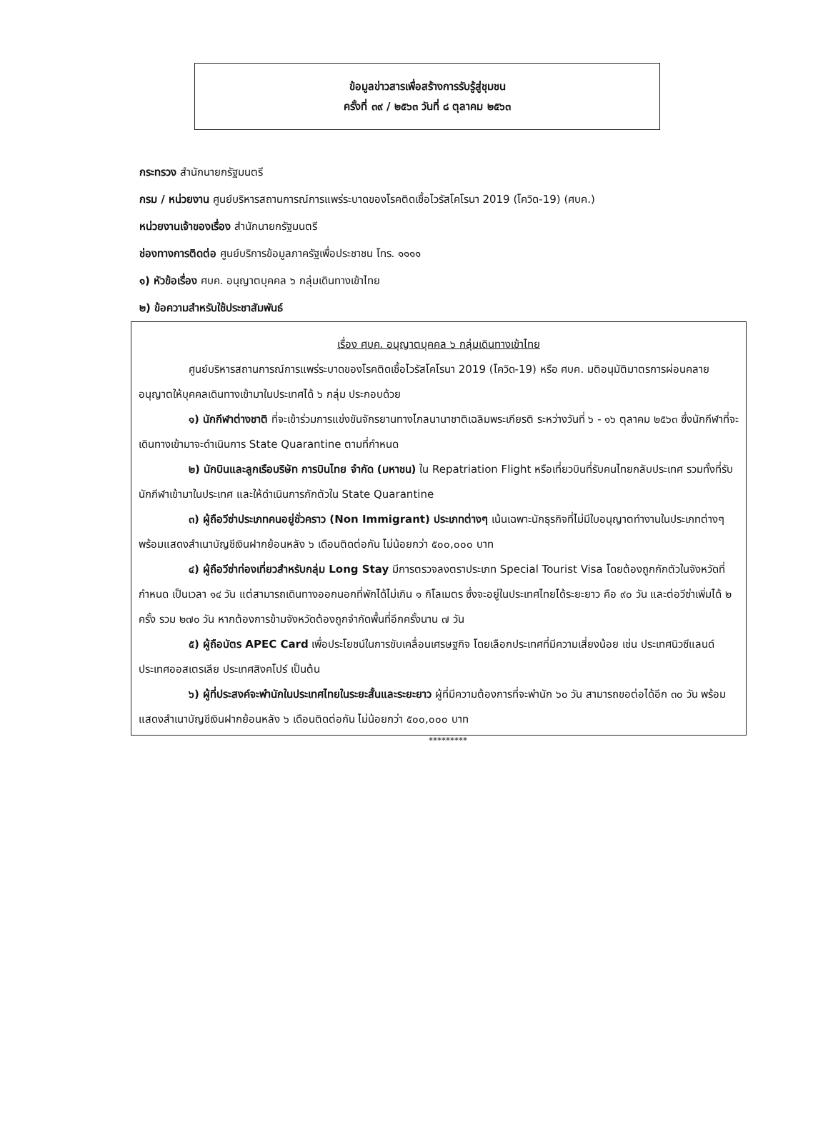ข้อมูลข่าวสารเพื่อสร้างการรับรู้สู่ชุมชน
ครั้งที่ ๓๙ / ๒๕๖๓ วันที่ ๘ ตุลาคม ๒๕๖๓
กระทรวง สำนักนายกรัฐมนตรี
กรม / หน่วยงาน ศูนย์บริหารสถานการณ์การแพร่ระบาดของโรคติดเชื้อไวรัสโคโรนา 2019 (โควิด-19) (ศบค.)
หน่วยงานเจ้าของเรื่อง สำนักนายกรัฐมนตรี
ช่องทางการติดต่อ ศูนย์บริการข้อมูลภาครัฐเพื่อประชาชน โทร. ๑๑๑๑
๑) หัวข้อเรื่อง ศบค. อนุญาตบุคคล ๖ กลุ่มเดินทางเข้าไทย
๒) ข้อความสำหรับใช้ประชาสัมพันธ์
เรื่อง ศบค. อนุญาตบุคคล ๖ กลุ่มเดินทางเข้าไทย
ศูนย์บริหารสถานการณ์การแพร่ระบาดของโรคติดเชื้อไวรัสโคโรนา 2019 (โควิด-19) หรือ ศบค. มติอนุมัติมาตรการผ่อนคลายอนุญาตให้บุคคลเดินทางเข้ามาในประเทศได้ ๖ กลุ่ม ประกอบด้วย
๑) นักกีฬาต่างชาติ ที่จะเข้าร่วมการแข่งขันจักรยานทางไกลนานาชาติเฉลิมพระเกียรติ ระหว่างวันที่ ๖ - ๑๖ ตุลาคม ๒๕๖๓ ซึ่งนักกีฬาที่จะเดินทางเข้ามาจะดำเนินการ State Quarantine ตามที่กำหนด
๒) นักบินและลูกเรือบริษัท การบินไทย จำกัด (มหาชน) ใน Repatriation Flight หรือเที่ยวบินที่รับคนไทยกลับประเทศ รวมทั้งที่รับนักกีฬาเข้ามาในประเทศ และให้ดำเนินการกักตัวใน State Quarantine
๓) ผู้ถือวีซ่าประเภทคนอยู่ชั่วคราว (Non Immigrant) ประเภทต่างๆ เน้นเฉพาะนักธุรกิจที่ไม่มีใบอนุญาตทำงานในประเภทต่างๆ พร้อมแสดงสำเนาบัญชีเงินฝากย้อนหลัง ๖ เดือนติดต่อกัน ไม่น้อยกว่า ๕๐๐,๐๐๐ บาท
๔) ผู้ถือวีซ่าท่องเที่ยวสำหรับกลุ่ม Long Stay มีการตรวจลงตราประเภท Special Tourist Visa โดยต้องถูกกักตัวในจังหวัดที่กำหนด เป็นเวลา ๑๔ วัน แต่สามารถเดินทางออกนอกที่พักได้ไม่เกิน ๑ กิโลเมตร ซึ่งจะอยู่ในประเทศไทยได้ระยะยาว คือ ๙๐ วัน และต่อวีซ่าเพิ่มได้ ๒ ครั้ง รวม ๒๗๐ วัน หากต้องการข้ามจังหวัดต้องถูกจำกัดพื้นที่อีกครั้งนาน ๗ วัน
๕) ผู้ถือบัตร APEC Card เพื่อประโยชน์ในการขับเคลื่อนเศรษฐกิจ โดยเลือกประเทศที่มีความเสี่ยงน้อย เช่น ประเทศนิวซีแลนด์ ประเทศออสเตรเลีย ประเทศสิงคโปร์ เป็นต้น
๖) ผู้ที่ประสงค์จะพำนักในประเทศไทยในระยะสั้นและระยะยาว ผู้ที่มีความต้องการที่จะพำนัก ๖๐ วัน สามารถขอต่อได้อีก ๓๐ วัน พร้อมแสดงสำเนาบัญชีเงินฝากย้อนหลัง ๖ เดือนติดต่อกัน ไม่น้อยกว่า ๕๐๐,๐๐๐ บาท
*********